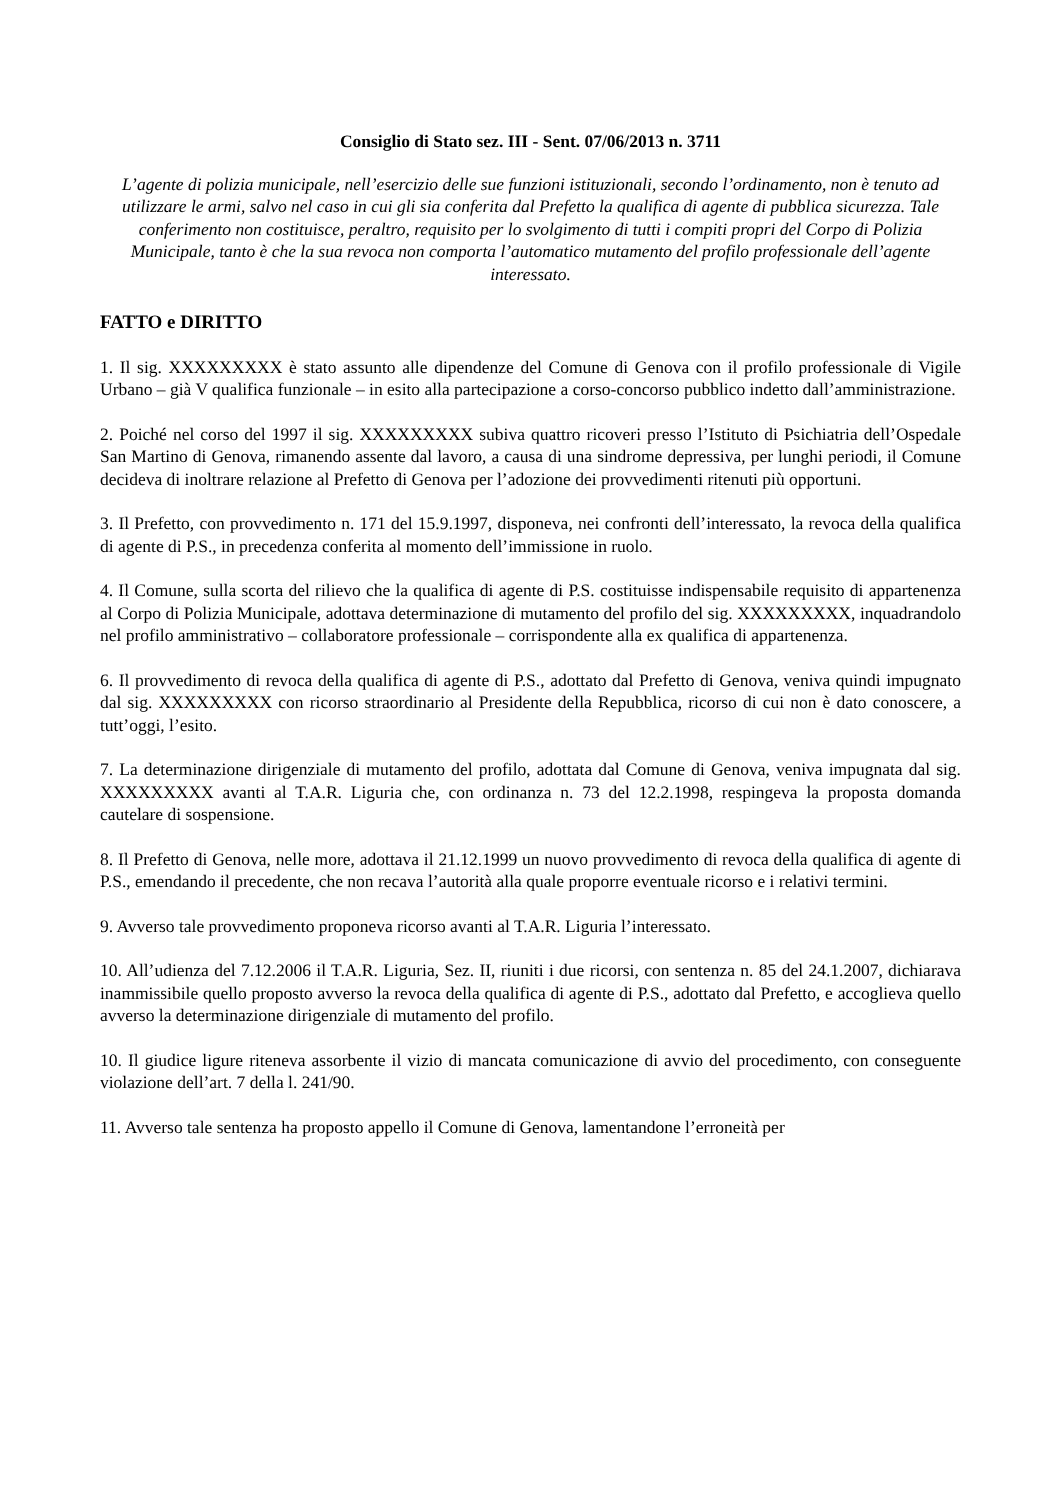Consiglio di Stato sez. III - Sent. 07/06/2013 n. 3711
L’agente di polizia municipale, nell’esercizio delle sue funzioni istituzionali, secondo l’ordinamento, non è tenuto ad utilizzare le armi, salvo nel caso in cui gli sia conferita dal Prefetto la qualifica di agente di pubblica sicurezza. Tale conferimento non costituisce, peraltro, requisito per lo svolgimento di tutti i compiti propri del Corpo di Polizia Municipale, tanto è che la sua revoca non comporta l’automatico mutamento del profilo professionale dell’agente interessato.
FATTO e DIRITTO
1. Il sig. XXXXXXXXX è stato assunto alle dipendenze del Comune di Genova con il profilo professionale di Vigile Urbano – già V qualifica funzionale – in esito alla partecipazione a corso-concorso pubblico indetto dall’amministrazione.
2. Poiché nel corso del 1997 il sig. XXXXXXXXX subiva quattro ricoveri presso l’Istituto di Psichiatria dell’Ospedale San Martino di Genova, rimanendo assente dal lavoro, a causa di una sindrome depressiva, per lunghi periodi, il Comune decideva di inoltrare relazione al Prefetto di Genova per l’adozione dei provvedimenti ritenuti più opportuni.
3. Il Prefetto, con provvedimento n. 171 del 15.9.1997, disponeva, nei confronti dell’interessato, la revoca della qualifica di agente di P.S., in precedenza conferita al momento dell’immissione in ruolo.
4. Il Comune, sulla scorta del rilievo che la qualifica di agente di P.S. costituisse indispensabile requisito di appartenenza al Corpo di Polizia Municipale, adottava determinazione di mutamento del profilo del sig. XXXXXXXXX, inquadrandolo nel profilo amministrativo – collaboratore professionale – corrispondente alla ex qualifica di appartenenza.
6. Il provvedimento di revoca della qualifica di agente di P.S., adottato dal Prefetto di Genova, veniva quindi impugnato dal sig. XXXXXXXXX con ricorso straordinario al Presidente della Repubblica, ricorso di cui non è dato conoscere, a tutt’oggi, l’esito.
7. La determinazione dirigenziale di mutamento del profilo, adottata dal Comune di Genova, veniva impugnata dal sig. XXXXXXXXX avanti al T.A.R. Liguria che, con ordinanza n. 73 del 12.2.1998, respingeva la proposta domanda cautelare di sospensione.
8. Il Prefetto di Genova, nelle more, adottava il 21.12.1999 un nuovo provvedimento di revoca della qualifica di agente di P.S., emendando il precedente, che non recava l’autorità alla quale proporre eventuale ricorso e i relativi termini.
9. Avverso tale provvedimento proponeva ricorso avanti al T.A.R. Liguria l’interessato.
10. All’udienza del 7.12.2006 il T.A.R. Liguria, Sez. II, riuniti i due ricorsi, con sentenza n. 85 del 24.1.2007, dichiarava inammissibile quello proposto avverso la revoca della qualifica di agente di P.S., adottato dal Prefetto, e accoglieva quello avverso la determinazione dirigenziale di mutamento del profilo.
10. Il giudice ligure riteneva assorbente il vizio di mancata comunicazione di avvio del procedimento, con conseguente violazione dell’art. 7 della l. 241/90.
11. Avverso tale sentenza ha proposto appello il Comune di Genova, lamentandone l’erroneità per